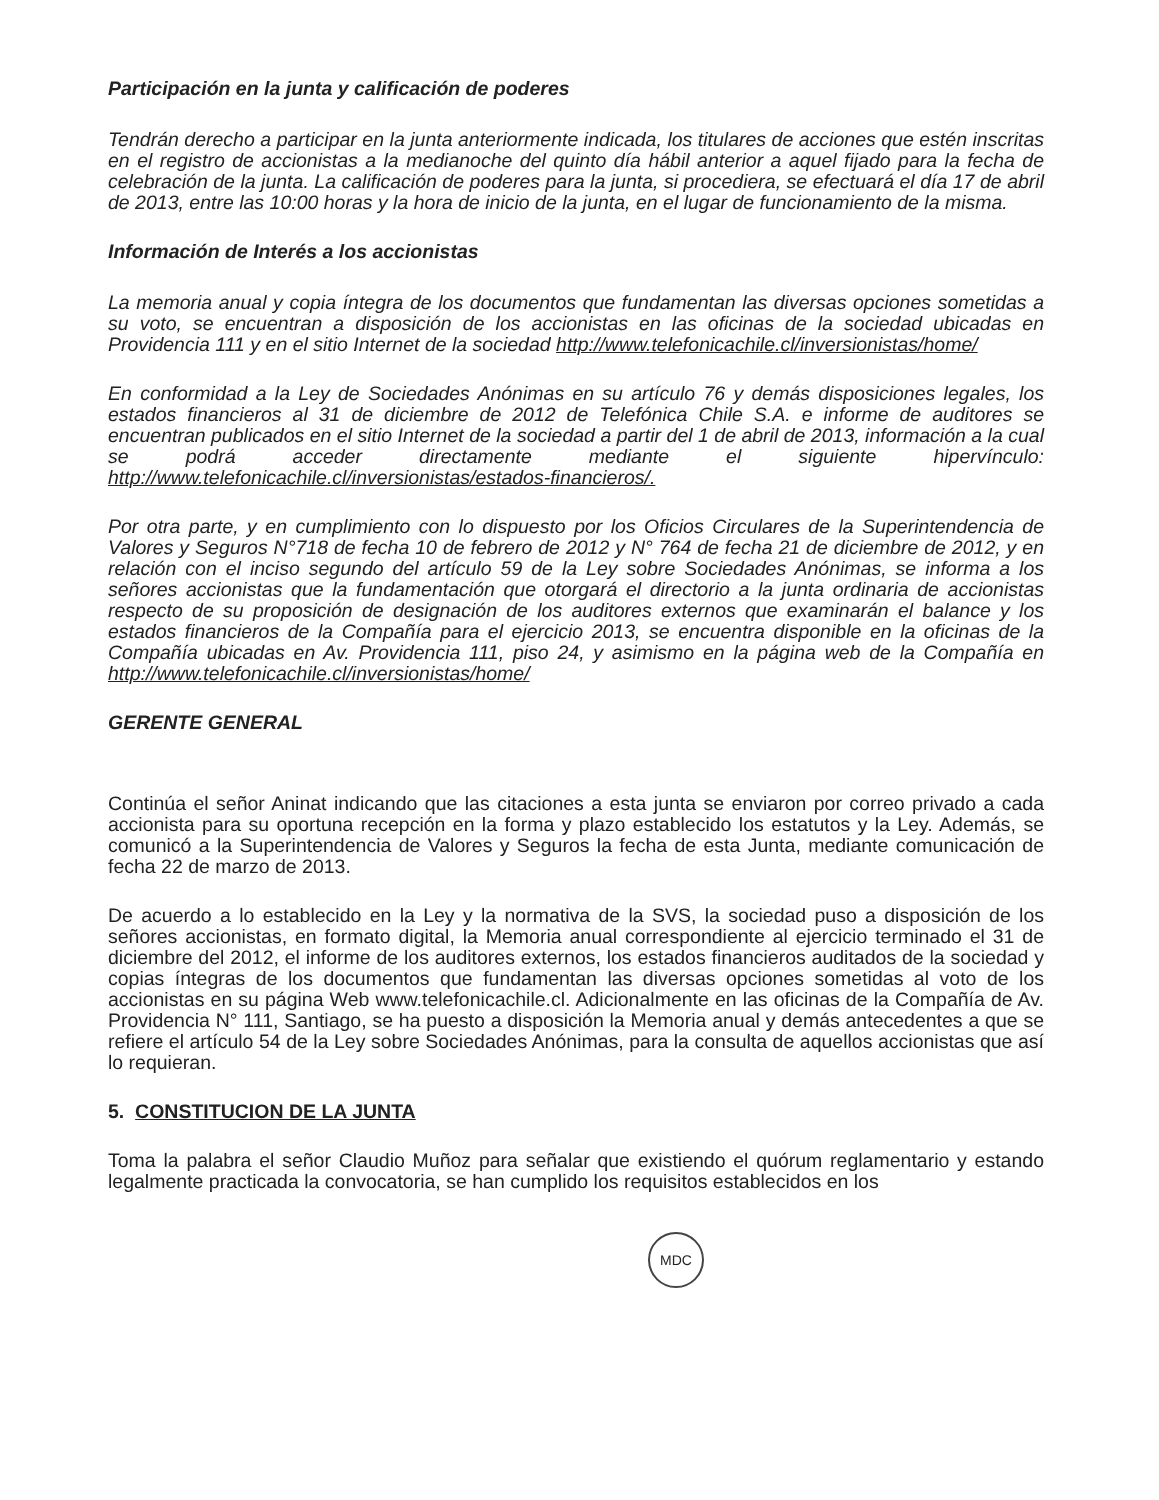Participación en la junta y calificación de poderes
Tendrán derecho a participar en la junta anteriormente indicada, los titulares de acciones que estén inscritas en el registro de accionistas a la medianoche del quinto día hábil anterior a aquel fijado para la fecha de celebración de la junta. La calificación de poderes para la junta, si procediera, se efectuará el día 17 de abril de 2013, entre las 10:00 horas y la hora de inicio de la junta, en el lugar de funcionamiento de la misma.
Información de Interés a los accionistas
La memoria anual y copia íntegra de los documentos que fundamentan las diversas opciones sometidas a su voto, se encuentran a disposición de los accionistas en las oficinas de la sociedad ubicadas en Providencia 111 y en el sitio Internet de la sociedad http://www.telefonicachile.cl/inversionistas/home/
En conformidad a la Ley de Sociedades Anónimas en su artículo 76 y demás disposiciones legales, los estados financieros al 31 de diciembre de 2012 de Telefónica Chile S.A. e informe de auditores se encuentran publicados en el sitio Internet de la sociedad a partir del 1 de abril de 2013, información a la cual se podrá acceder directamente mediante el siguiente hipervínculo: http://www.telefonicachile.cl/inversionistas/estados-financieros/.
Por otra parte, y en cumplimiento con lo dispuesto por los Oficios Circulares de la Superintendencia de Valores y Seguros N°718 de fecha 10 de febrero de 2012 y N° 764 de fecha 21 de diciembre de 2012, y en relación con el inciso segundo del artículo 59 de la Ley sobre Sociedades Anónimas, se informa a los señores accionistas que la fundamentación que otorgará el directorio a la junta ordinaria de accionistas respecto de su proposición de designación de los auditores externos que examinarán el balance y los estados financieros de la Compañía para el ejercicio 2013, se encuentra disponible en la oficinas de la Compañía ubicadas en Av. Providencia 111, piso 24, y asimismo en la página web de la Compañía en http://www.telefonicachile.cl/inversionistas/home/
GERENTE GENERAL
Continúa el señor Aninat indicando que las citaciones a esta junta se enviaron por correo privado a cada accionista para su oportuna recepción en la forma y plazo establecido los estatutos y la Ley. Además, se comunicó a la Superintendencia de Valores y Seguros la fecha de esta Junta, mediante comunicación de fecha 22 de marzo de 2013.
De acuerdo a lo establecido en la Ley y la normativa de la SVS, la sociedad puso a disposición de los señores accionistas, en formato digital, la Memoria anual correspondiente al ejercicio terminado el 31 de diciembre del 2012, el informe de los auditores externos, los estados financieros auditados de la sociedad y copias íntegras de los documentos que fundamentan las diversas opciones sometidas al voto de los accionistas en su página Web www.telefonicachile.cl. Adicionalmente en las oficinas de la Compañía de Av. Providencia N° 111, Santiago, se ha puesto a disposición la Memoria anual y demás antecedentes a que se refiere el artículo 54 de la Ley sobre Sociedades Anónimas, para la consulta de aquellos accionistas que así lo requieran.
5. CONSTITUCION DE LA JUNTA
Toma la palabra el señor Claudio Muñoz para señalar que existiendo el quórum reglamentario y estando legalmente practicada la convocatoria, se han cumplido los requisitos establecidos en los
MDC